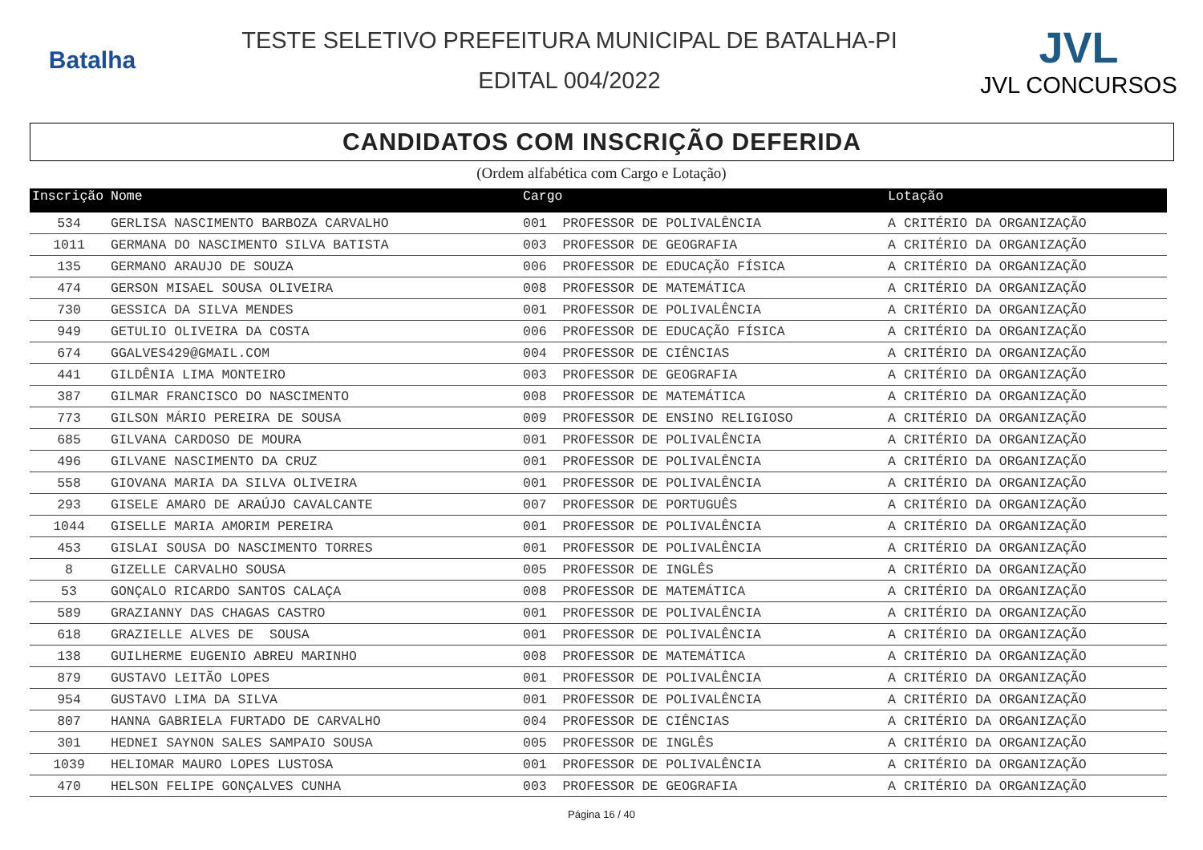Batalha
TESTE SELETIVO PREFEITURA MUNICIPAL DE BATALHA-PI
EDITAL 004/2022
JVL
JVL CONCURSOS
CANDIDATOS COM INSCRIÇÃO DEFERIDA
(Ordem alfabética com Cargo e Lotação)
| Inscrição | Nome | Cargo | | Lotação |
| --- | --- | --- | --- | --- |
| 534 | GERLISA NASCIMENTO BARBOZA CARVALHO | 001 | PROFESSOR DE POLIVALÊNCIA | A CRITÉRIO DA ORGANIZAÇÃO |
| 1011 | GERMANA DO NASCIMENTO SILVA BATISTA | 003 | PROFESSOR DE GEOGRAFIA | A CRITÉRIO DA ORGANIZAÇÃO |
| 135 | GERMANO ARAUJO DE SOUZA | 006 | PROFESSOR DE EDUCAÇÃO FÍSICA | A CRITÉRIO DA ORGANIZAÇÃO |
| 474 | GERSON MISAEL SOUSA OLIVEIRA | 008 | PROFESSOR DE MATEMÁTICA | A CRITÉRIO DA ORGANIZAÇÃO |
| 730 | GESSICA DA SILVA MENDES | 001 | PROFESSOR DE POLIVALÊNCIA | A CRITÉRIO DA ORGANIZAÇÃO |
| 949 | GETULIO OLIVEIRA DA COSTA | 006 | PROFESSOR DE EDUCAÇÃO FÍSICA | A CRITÉRIO DA ORGANIZAÇÃO |
| 674 | GGALVES429@GMAIL.COM | 004 | PROFESSOR DE CIÊNCIAS | A CRITÉRIO DA ORGANIZAÇÃO |
| 441 | GILDÊNIA LIMA MONTEIRO | 003 | PROFESSOR DE GEOGRAFIA | A CRITÉRIO DA ORGANIZAÇÃO |
| 387 | GILMAR FRANCISCO DO NASCIMENTO | 008 | PROFESSOR DE MATEMÁTICA | A CRITÉRIO DA ORGANIZAÇÃO |
| 773 | GILSON MÁRIO PEREIRA DE SOUSA | 009 | PROFESSOR DE ENSINO RELIGIOSO | A CRITÉRIO DA ORGANIZAÇÃO |
| 685 | GILVANA CARDOSO DE MOURA | 001 | PROFESSOR DE POLIVALÊNCIA | A CRITÉRIO DA ORGANIZAÇÃO |
| 496 | GILVANE NASCIMENTO DA CRUZ | 001 | PROFESSOR DE POLIVALÊNCIA | A CRITÉRIO DA ORGANIZAÇÃO |
| 558 | GIOVANA MARIA DA SILVA OLIVEIRA | 001 | PROFESSOR DE POLIVALÊNCIA | A CRITÉRIO DA ORGANIZAÇÃO |
| 293 | GISELE AMARO DE ARAÚJO CAVALCANTE | 007 | PROFESSOR DE PORTUGUÊS | A CRITÉRIO DA ORGANIZAÇÃO |
| 1044 | GISELLE MARIA AMORIM PEREIRA | 001 | PROFESSOR DE POLIVALÊNCIA | A CRITÉRIO DA ORGANIZAÇÃO |
| 453 | GISLAI SOUSA DO NASCIMENTO TORRES | 001 | PROFESSOR DE POLIVALÊNCIA | A CRITÉRIO DA ORGANIZAÇÃO |
| 8 | GIZELLE CARVALHO SOUSA | 005 | PROFESSOR DE INGLÊS | A CRITÉRIO DA ORGANIZAÇÃO |
| 53 | GONÇALO RICARDO SANTOS CALAÇA | 008 | PROFESSOR DE MATEMÁTICA | A CRITÉRIO DA ORGANIZAÇÃO |
| 589 | GRAZIANNY DAS CHAGAS CASTRO | 001 | PROFESSOR DE POLIVALÊNCIA | A CRITÉRIO DA ORGANIZAÇÃO |
| 618 | GRAZIELLE ALVES DE SOUSA | 001 | PROFESSOR DE POLIVALÊNCIA | A CRITÉRIO DA ORGANIZAÇÃO |
| 138 | GUILHERME EUGENIO ABREU MARINHO | 008 | PROFESSOR DE MATEMÁTICA | A CRITÉRIO DA ORGANIZAÇÃO |
| 879 | GUSTAVO LEITÃO LOPES | 001 | PROFESSOR DE POLIVALÊNCIA | A CRITÉRIO DA ORGANIZAÇÃO |
| 954 | GUSTAVO LIMA DA SILVA | 001 | PROFESSOR DE POLIVALÊNCIA | A CRITÉRIO DA ORGANIZAÇÃO |
| 807 | HANNA GABRIELA FURTADO DE CARVALHO | 004 | PROFESSOR DE CIÊNCIAS | A CRITÉRIO DA ORGANIZAÇÃO |
| 301 | HEDNEI SAYNON SALES SAMPAIO SOUSA | 005 | PROFESSOR DE INGLÊS | A CRITÉRIO DA ORGANIZAÇÃO |
| 1039 | HELIOMAR MAURO LOPES LUSTOSA | 001 | PROFESSOR DE POLIVALÊNCIA | A CRITÉRIO DA ORGANIZAÇÃO |
| 470 | HELSON FELIPE GONÇALVES CUNHA | 003 | PROFESSOR DE GEOGRAFIA | A CRITÉRIO DA ORGANIZAÇÃO |
Página 16 / 40